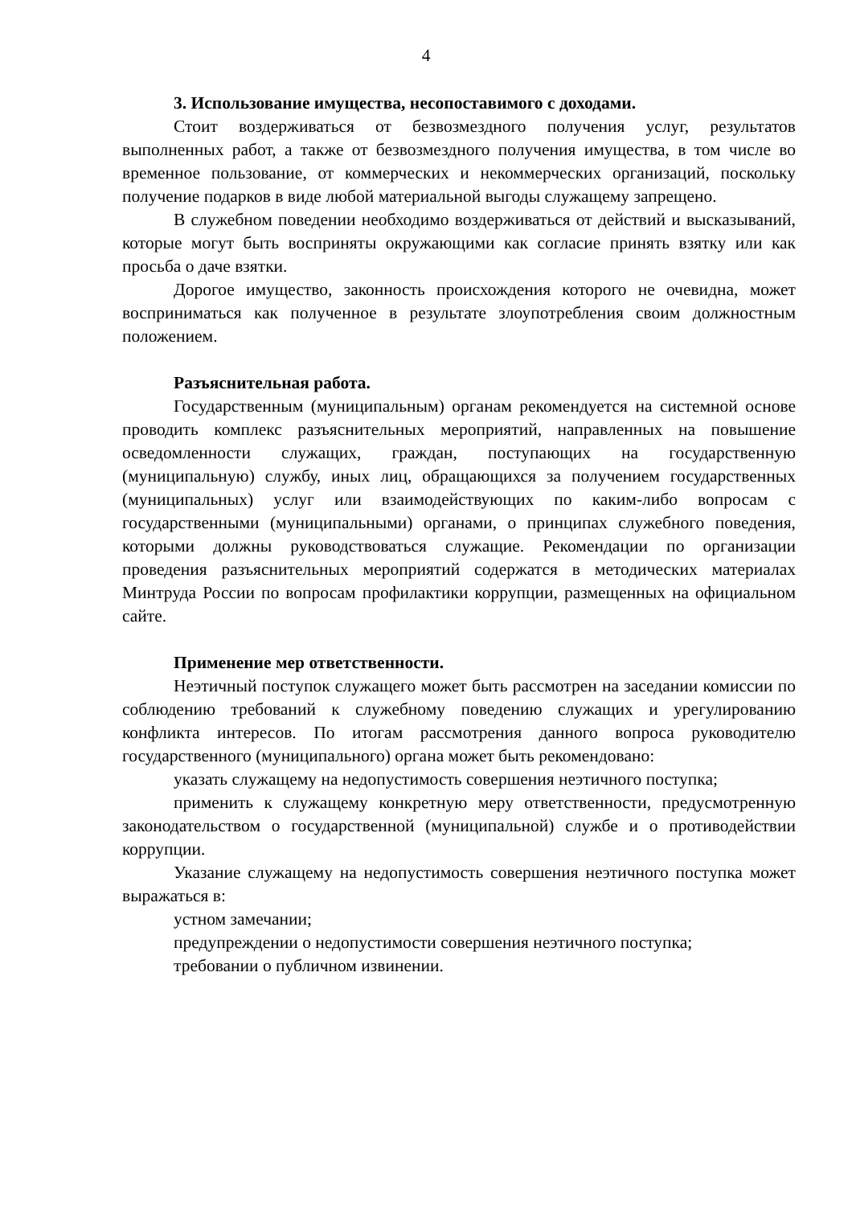4
3. Использование имущества, несопоставимого с доходами.
Стоит воздерживаться от безвозмездного получения услуг, результатов выполненных работ, а также от безвозмездного получения имущества, в том числе во временное пользование, от коммерческих и некоммерческих организаций, поскольку получение подарков в виде любой материальной выгоды служащему запрещено.
В служебном поведении необходимо воздерживаться от действий и высказываний, которые могут быть восприняты окружающими как согласие принять взятку или как просьба о даче взятки.
Дорогое имущество, законность происхождения которого не очевидна, может восприниматься как полученное в результате злоупотребления своим должностным положением.
Разъяснительная работа.
Государственным (муниципальным) органам рекомендуется на системной основе проводить комплекс разъяснительных мероприятий, направленных на повышение осведомленности служащих, граждан, поступающих на государственную (муниципальную) службу, иных лиц, обращающихся за получением государственных (муниципальных) услуг или взаимодействующих по каким-либо вопросам с государственными (муниципальными) органами, о принципах служебного поведения, которыми должны руководствоваться служащие. Рекомендации по организации проведения разъяснительных мероприятий содержатся в методических материалах Минтруда России по вопросам профилактики коррупции, размещенных на официальном сайте.
Применение мер ответственности.
Неэтичный поступок служащего может быть рассмотрен на заседании комиссии по соблюдению требований к служебному поведению служащих и урегулированию конфликта интересов. По итогам рассмотрения данного вопроса руководителю государственного (муниципального) органа может быть рекомендовано:
указать служащему на недопустимость совершения неэтичного поступка;
применить к служащему конкретную меру ответственности, предусмотренную законодательством о государственной (муниципальной) службе и о противодействии коррупции.
Указание служащему на недопустимость совершения неэтичного поступка может выражаться в:
устном замечании;
предупреждении о недопустимости совершения неэтичного поступка;
требовании о публичном извинении.